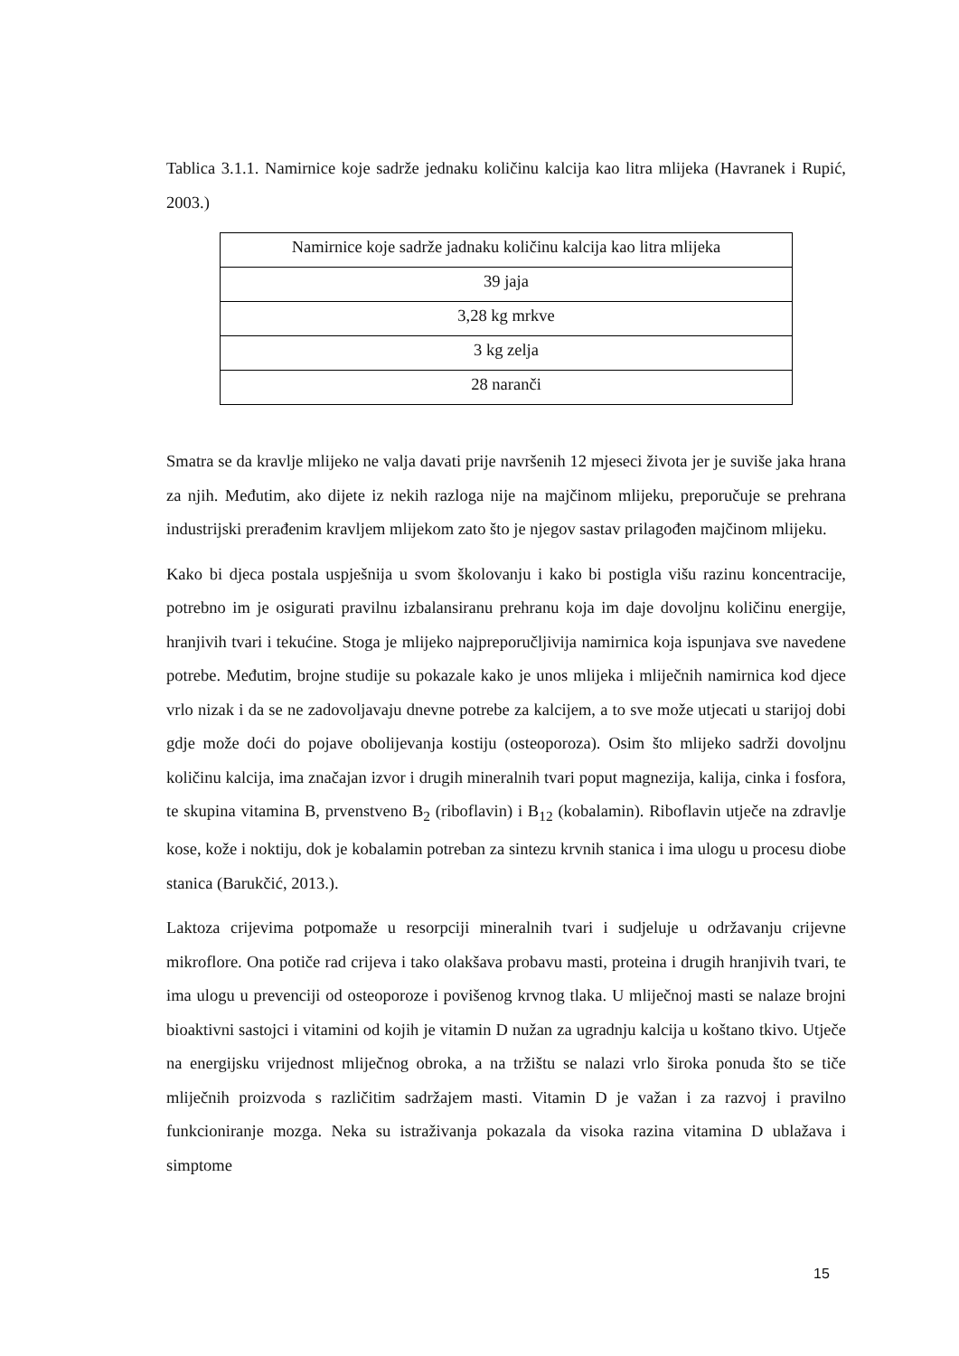Tablica 3.1.1. Namirnice koje sadrže jednaku količinu kalcija kao litra mlijeka (Havranek i Rupić, 2003.)
| Namirnice koje sadrže jadnaku količinu kalcija kao litra mlijeka |
| 39 jaja |
| 3,28 kg mrkve |
| 3 kg zelja |
| 28 naranči |
Smatra se da kravlje mlijeko ne valja davati prije navršenih 12 mjeseci života jer je suviše jaka hrana za njih. Međutim, ako dijete iz nekih razloga nije na majčinom mlijeku, preporučuje se prehrana industrijski prerađenim kravljem mlijekom zato što je njegov sastav prilagođen majčinom mlijeku.
Kako bi djeca postala uspješnija u svom školovanju i kako bi postigla višu razinu koncentracije, potrebno im je osigurati pravilnu izbalansiranu prehranu koja im daje dovoljnu količinu energije, hranjivih tvari i tekućine. Stoga je mlijeko najpreporučljivija namirnica koja ispunjava sve navedene potrebe. Međutim, brojne studije su pokazale kako je unos mlijeka i mliječnih namirnica kod djece vrlo nizak i da se ne zadovoljavaju dnevne potrebe za kalcijem, a to sve može utjecati u starijoj dobi gdje može doći do pojave obolijevanja kostiju (osteoporoza). Osim što mlijeko sadrži dovoljnu količinu kalcija, ima značajan izvor i drugih mineralnih tvari poput magnezija, kalija, cinka i fosfora, te skupina vitamina B, prvenstveno B<sub>2</sub> (riboflavin) i B<sub>12</sub> (kobalamin). Riboflavin utječe na zdravlje kose, kože i noktiju, dok je kobalamin potreban za sintezu krvnih stanica i ima ulogu u procesu diobe stanica (Barukčić, 2013.).
Laktoza crijevima potpomaže u resorpciji mineralnih tvari i sudjeluje u održavanju crijevne mikroflore. Ona potiče rad crijeva i tako olakšava probavu masti, proteina i drugih hranjivih tvari, te ima ulogu u prevenciji od osteoporoze i povišenog krvnog tlaka. U mliječnoj masti se nalaze brojni bioaktivni sastojci i vitamini od kojih je vitamin D nužan za ugradnju kalcija u koštano tkivo. Utječe na energijsku vrijednost mliječnog obroka, a na tržištu se nalazi vrlo široka ponuda što se tiče mliječnih proizvoda s različitim sadržajem masti. Vitamin D je važan i za razvoj i pravilno funkcioniranje mozga. Neka su istraživanja pokazala da visoka razina vitamina D ublažava i simptome
15